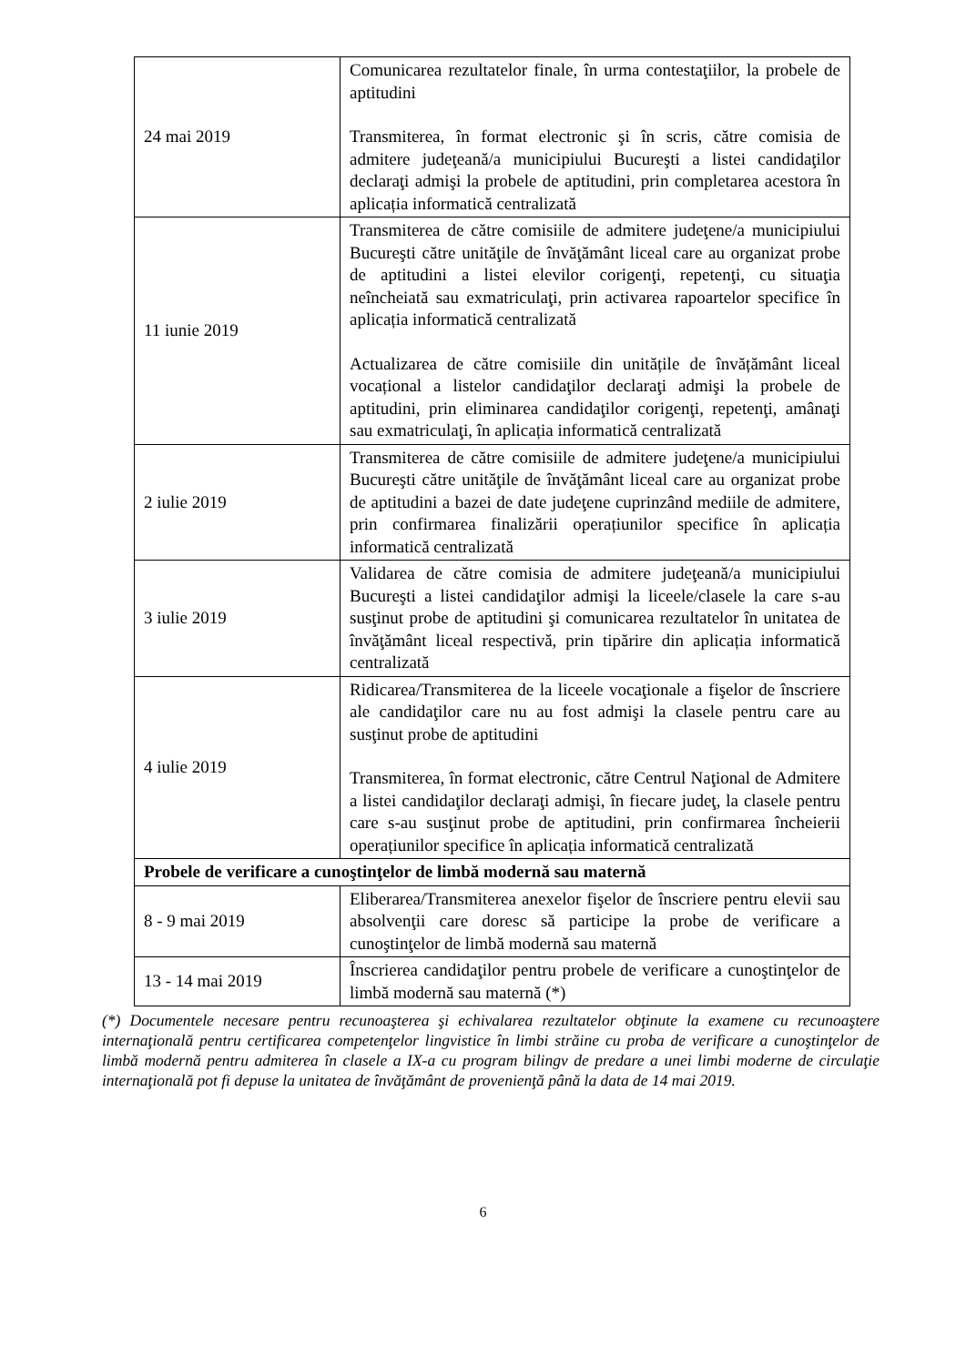| 24 mai 2019 | Comunicarea rezultatelor finale, în urma contestaţiilor, la probele de aptitudini Transmiterea, în format electronic şi în scris, către comisia de admitere judeţeană/a municipiului Bucureşti a listei candidaţilor declaraţi admişi la probele de aptitudini, prin completarea acestora în aplicația informatică centralizată |
| 11 iunie 2019 | Transmiterea de către comisiile de admitere judeţene/a municipiului Bucureşti către unităţile de învăţământ liceal care au organizat probe de aptitudini a listei elevilor corigenţi, repetenţi, cu situaţia neîncheiată sau exmatriculaţi, prin activarea rapoartelor specifice în aplicația informatică centralizată Actualizarea de către comisiile din unitățile de învățământ liceal vocațional a listelor candidaţilor declaraţi admişi la probele de aptitudini, prin eliminarea candidaţilor corigenţi, repetenţi, amânaţi sau exmatriculaţi, în aplicația informatică centralizată |
| 2 iulie 2019 | Transmiterea de către comisiile de admitere judeţene/a municipiului Bucureşti către unităţile de învăţământ liceal care au organizat probe de aptitudini a bazei de date judeţene cuprinzând mediile de admitere, prin confirmarea finalizării operațiunilor specifice în aplicația informatică centralizată |
| 3 iulie 2019 | Validarea de către comisia de admitere judeţeană/a municipiului Bucureşti a listei candidaţilor admişi la liceele/clasele la care s-au susţinut probe de aptitudini şi comunicarea rezultatelor în unitatea de învăţământ liceal respectivă, prin tipărire din aplicația informatică centralizată |
| 4 iulie 2019 | Ridicarea/Transmiterea de la liceele vocaţionale a fişelor de înscriere ale candidaţilor care nu au fost admişi la clasele pentru care au susţinut probe de aptitudini Transmiterea, în format electronic, către Centrul Naţional de Admitere a listei candidaţilor declaraţi admişi, în fiecare judeţ, la clasele pentru care s-au susţinut probe de aptitudini, prin confirmarea încheierii operațiunilor specifice în aplicația informatică centralizată |
| Probele de verificare a cunoştinţelor de limbă modernă sau maternă | |
| 8 - 9 mai 2019 | Eliberarea/Transmiterea anexelor fişelor de înscriere pentru elevii sau absolvenţii care doresc să participe la probe de verificare a cunoştinţelor de limbă modernă sau maternă |
| 13 - 14 mai 2019 | Înscrierea candidaţilor pentru probele de verificare a cunoştinţelor de limbă modernă sau maternă (*) |
(*) Documentele necesare pentru recunoaşterea şi echivalarea rezultatelor obţinute la examene cu recunoaştere internaţională pentru certificarea competenţelor lingvistice în limbi străine cu proba de verificare a cunoştinţelor de limbă modernă pentru admiterea în clasele a IX-a cu program bilingv de predare a unei limbi moderne de circulaţie internaţională pot fi depuse la unitatea de învăţământ de provenienţă până la data de 14 mai 2019.
6